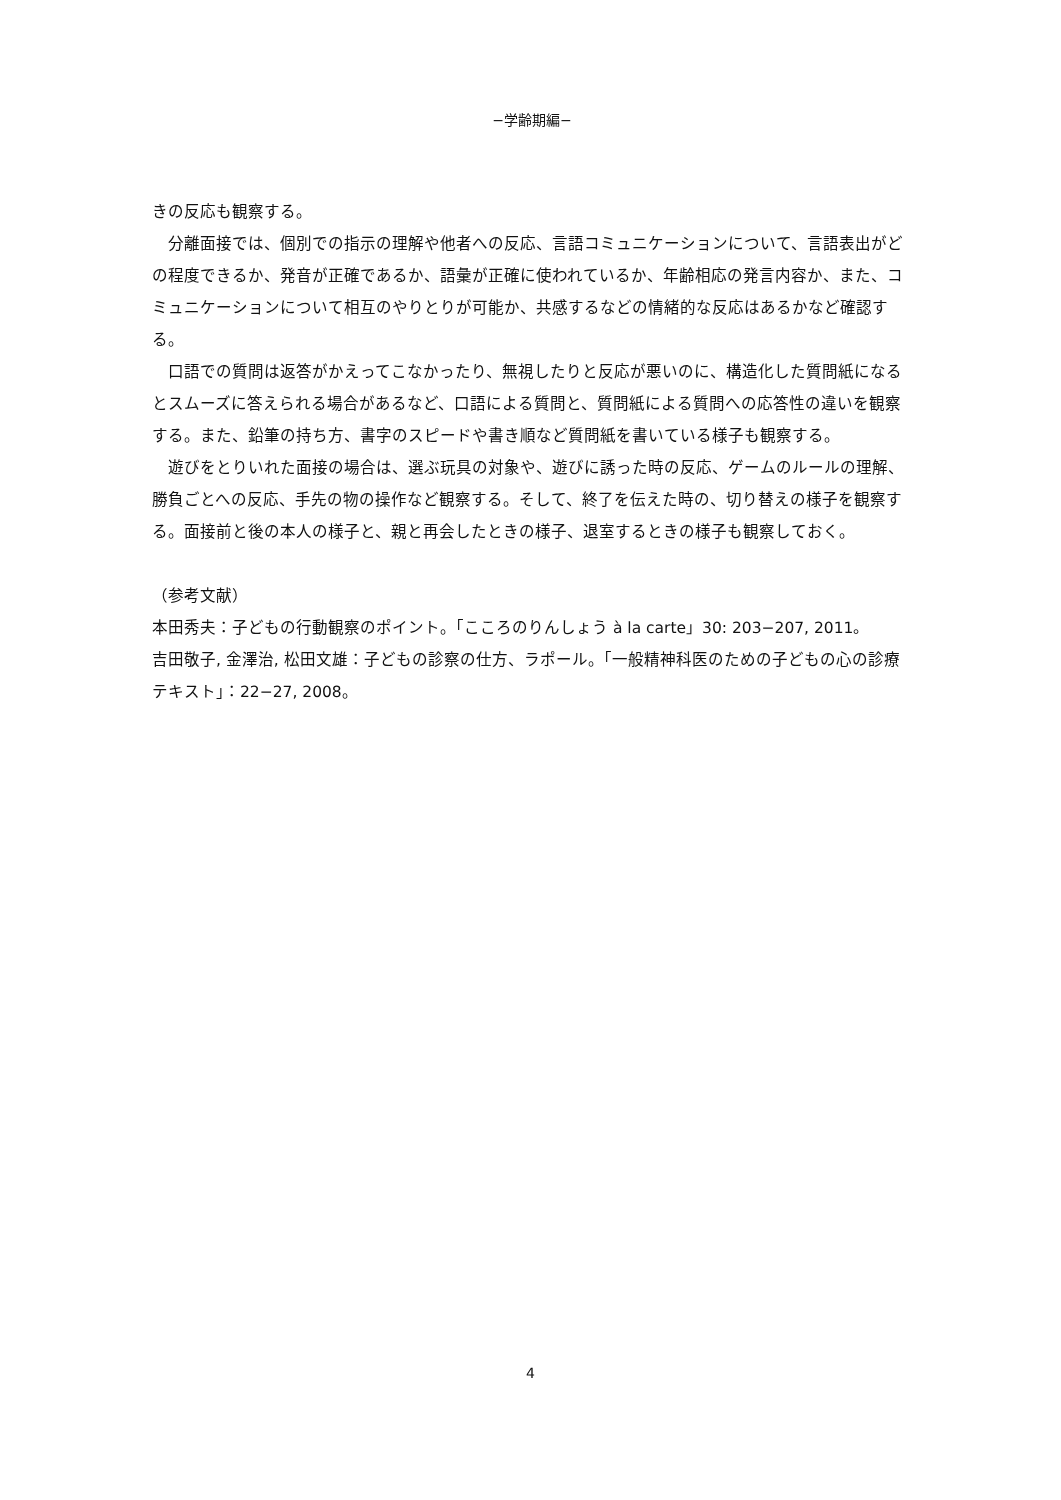−学齢期編−
きの反応も観察する。
　分離面接では、個別での指示の理解や他者への反応、言語コミュニケーションについて、言語表出がどの程度できるか、発音が正確であるか、語彙が正確に使われているか、年齢相応の発言内容か、また、コミュニケーションについて相互のやりとりが可能か、共感するなどの情緒的な反応はあるかなど確認する。
　口語での質問は返答がかえってこなかったり、無視したりと反応が悪いのに、構造化した質問紙になるとスムーズに答えられる場合があるなど、口語による質問と、質問紙による質問への応答性の違いを観察する。また、鉛筆の持ち方、書字のスピードや書き順など質問紙を書いている様子も観察する。
　遊びをとりいれた面接の場合は、選ぶ玩具の対象や、遊びに誘った時の反応、ゲームのルールの理解、勝負ごとへの反応、手先の物の操作など観察する。そして、終了を伝えた時の、切り替えの様子を観察する。面接前と後の本人の様子と、親と再会したときの様子、退室するときの様子も観察しておく。
（参考文献）
本田秀夫：子どもの行動観察のポイント。「こころのりんしょう à la carte」30: 203−207, 2011。
吉田敬子, 金澤治, 松田文雄：子どもの診察の仕方、ラポール。「一般精神科医のための子どもの心の診療テキスト」：22−27, 2008。
4